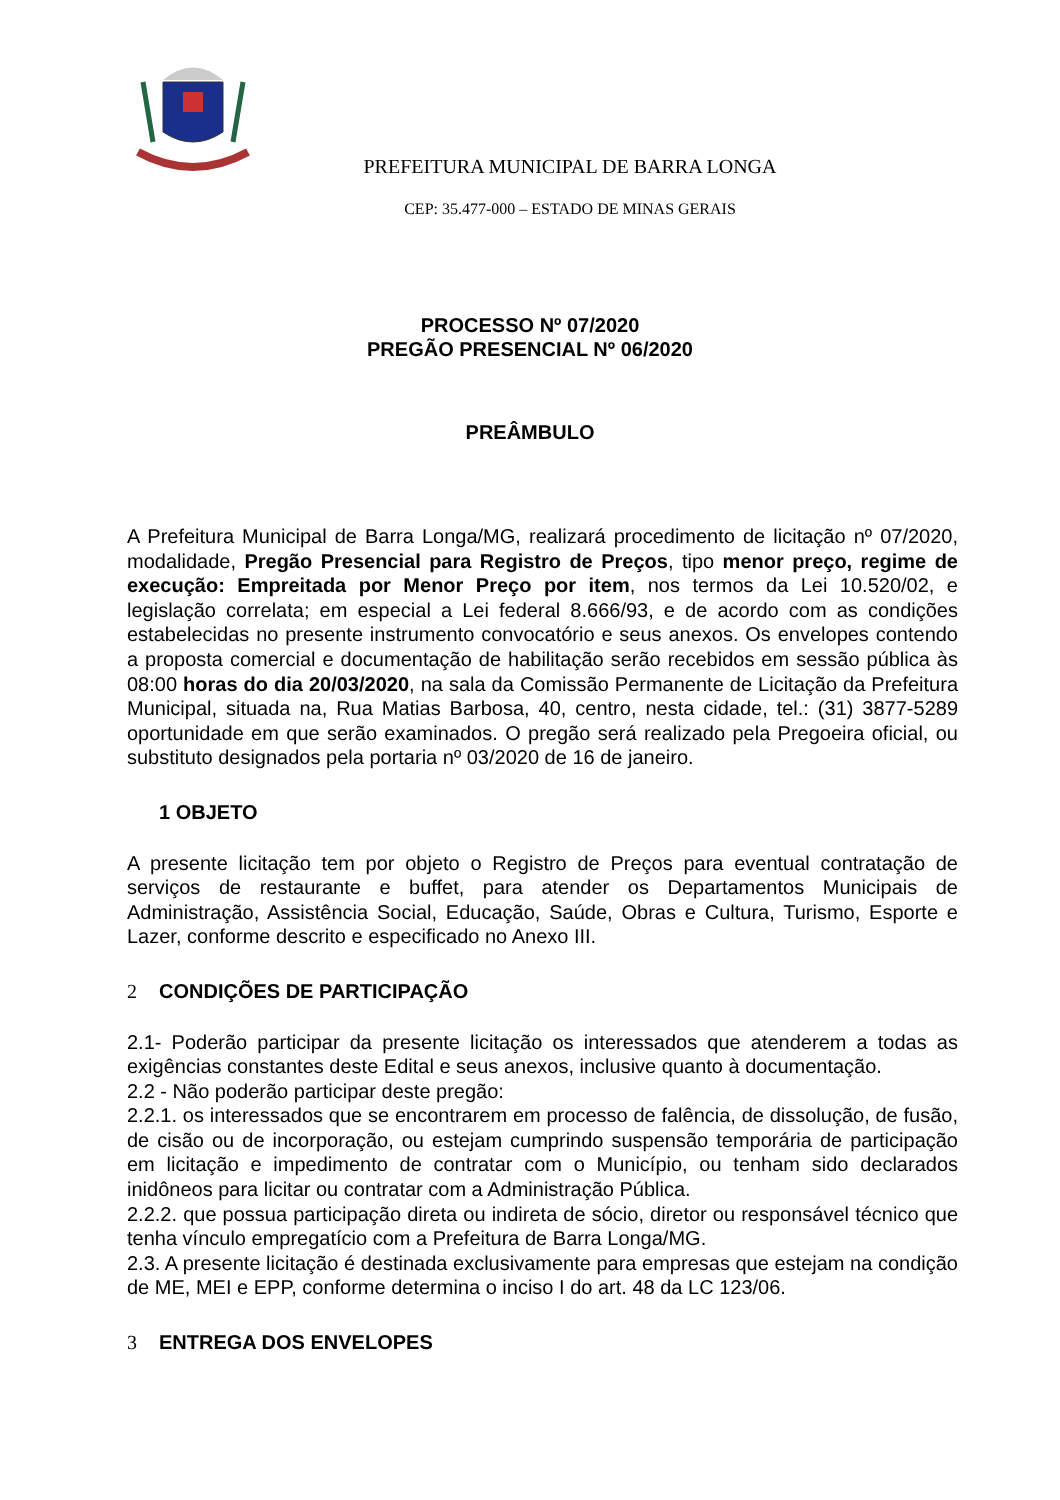PREFEITURA MUNICIPAL DE BARRA LONGA
CEP: 35.477-000 – ESTADO DE MINAS GERAIS
PROCESSO Nº 07/2020
PREGÃO PRESENCIAL Nº 06/2020
PREÂMBULO
A Prefeitura Municipal de Barra Longa/MG, realizará procedimento de licitação nº 07/2020, modalidade, Pregão Presencial para Registro de Preços, tipo menor preço, regime de execução: Empreitada por Menor Preço por item, nos termos da Lei 10.520/02, e legislação correlata; em especial a Lei federal 8.666/93, e de acordo com as condições estabelecidas no presente instrumento convocatório e seus anexos. Os envelopes contendo a proposta comercial e documentação de habilitação serão recebidos em sessão pública às 08:00 horas do dia 20/03/2020, na sala da Comissão Permanente de Licitação da Prefeitura Municipal, situada na, Rua Matias Barbosa, 40, centro, nesta cidade, tel.: (31) 3877-5289 oportunidade em que serão examinados. O pregão será realizado pela Pregoeira oficial, ou substituto designados pela portaria nº 03/2020 de 16 de janeiro.
1 OBJETO
A presente licitação tem por objeto o Registro de Preços para eventual contratação de serviços de restaurante e buffet, para atender os Departamentos Municipais de Administração, Assistência Social, Educação, Saúde, Obras e Cultura, Turismo, Esporte e Lazer, conforme descrito e especificado no Anexo III.
2 CONDIÇÕES DE PARTICIPAÇÃO
2.1- Poderão participar da presente licitação os interessados que atenderem a todas as exigências constantes deste Edital e seus anexos, inclusive quanto à documentação.
2.2 - Não poderão participar deste pregão:
2.2.1. os interessados que se encontrarem em processo de falência, de dissolução, de fusão, de cisão ou de incorporação, ou estejam cumprindo suspensão temporária de participação em licitação e impedimento de contratar com o Município, ou tenham sido declarados inidôneos para licitar ou contratar com a Administração Pública.
2.2.2. que possua participação direta ou indireta de sócio, diretor ou responsável técnico que tenha vínculo empregatício com a Prefeitura de Barra Longa/MG.
2.3. A presente licitação é destinada exclusivamente para empresas que estejam na condição de ME, MEI e EPP, conforme determina o inciso I do art. 48 da LC 123/06.
3 ENTREGA DOS ENVELOPES